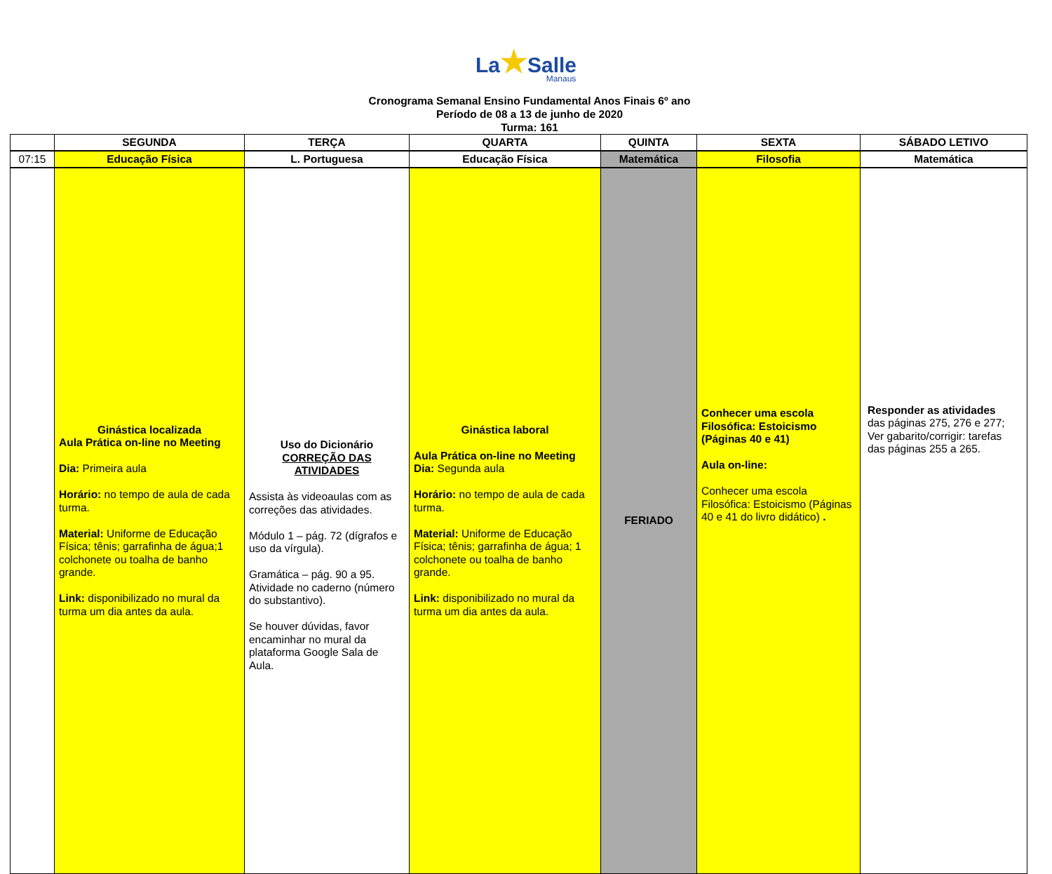La★Salle
Manaus
Cronograma Semanal Ensino Fundamental Anos Finais 6º ano
Período de 08 a 13 de junho de 2020
Turma: 161
| | SEGUNDA | TERÇA | QUARTA | QUINTA | SEXTA | SÁBADO LETIVO |
| --- | --- | --- | --- | --- | --- | --- |
| 07:15 | Educação Física | L. Portuguesa | Educação Física | Matemática | Filosofia | Matemática |
| | Ginástica localizada Aula Prática on-line no Meeting Dia: Primeira aula Horário: no tempo de aula de cada turma. Material: Uniforme de Educação Física; tênis; garrafinha de água;1 colchonete ou toalha de banho grande. Link: disponibilizado no mural da turma um dia antes da aula. | Uso do Dicionário CORREÇÃO DAS ATIVIDADES Assista às videoaulas com as correções das atividades. Módulo 1 – pág. 72 (dígrafos e uso da vírgula). Gramática – pág. 90 a 95. Atividade no caderno (número do substantivo). Se houver dúvidas, favor encaminhar no mural da plataforma Google Sala de Aula. | Ginástica laboral Aula Prática on-line no Meeting Dia: Segunda aula Horário: no tempo de aula de cada turma. Material: Uniforme de Educação Física; tênis; garrafinha de água; 1 colchonete ou toalha de banho grande. Link: disponibilizado no mural da turma um dia antes da aula. | FERIADO | Conhecer uma escola Filosófica: Estoicismo (Páginas 40 e 41) Aula on-line: Conhecer uma escola Filosófica: Estoicismo (Páginas 40 e 41 do livro didático) . | Responder as atividades das páginas 275, 276 e 277; Ver gabarito/corrigir: tarefas das páginas 255 a 265. |